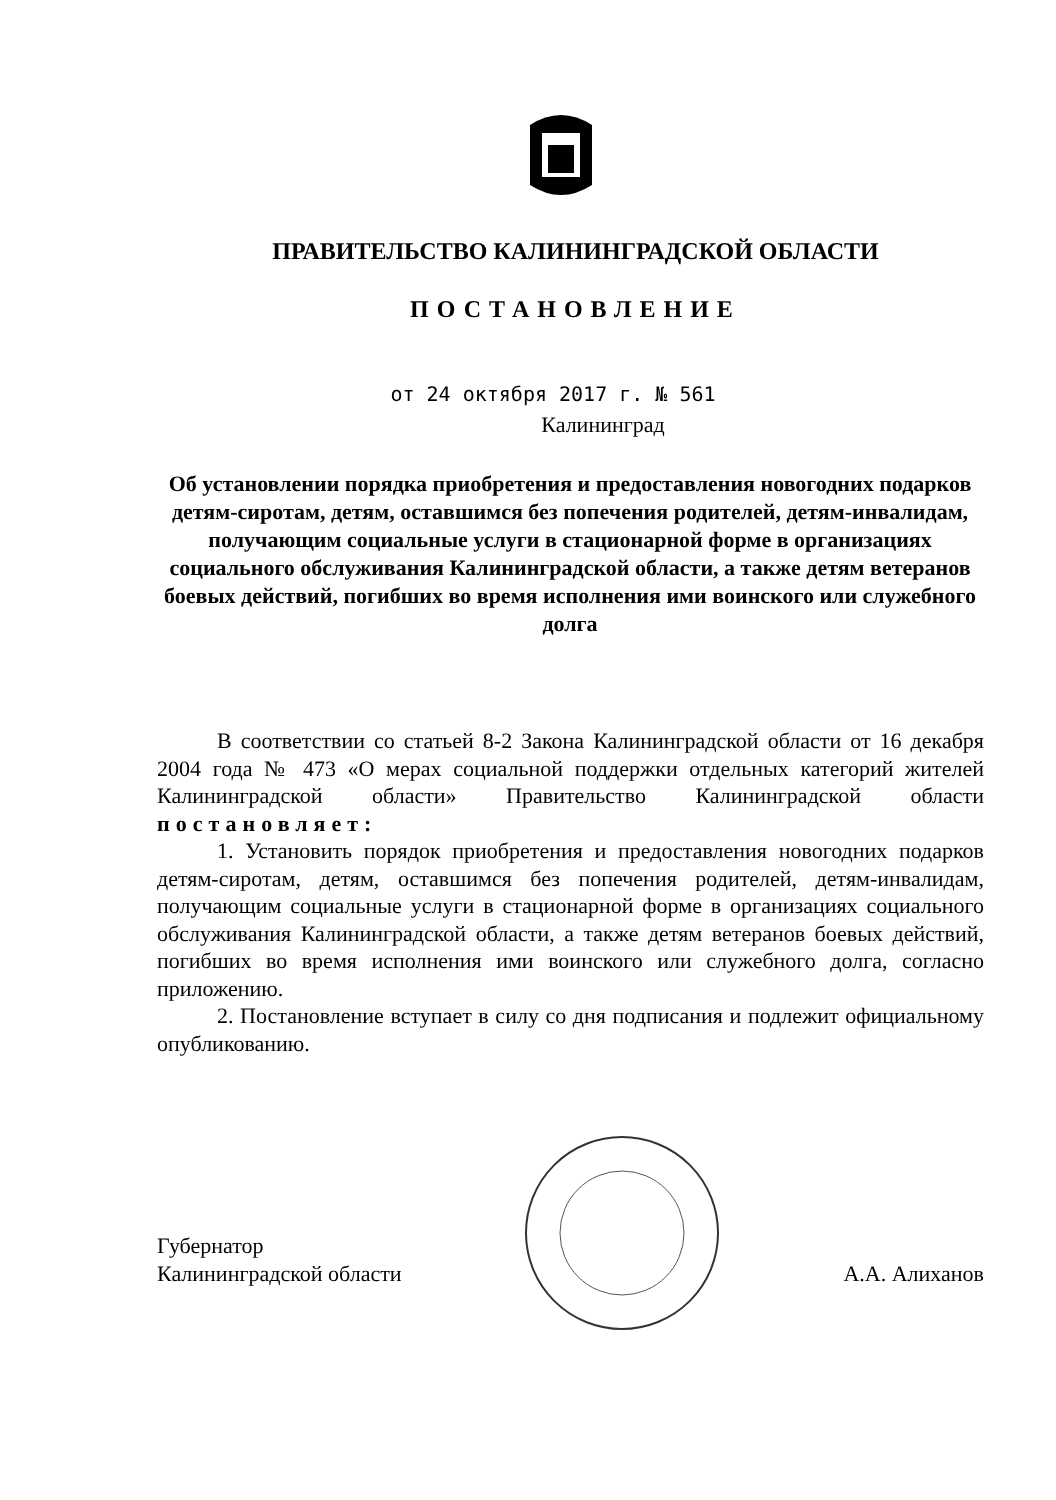ПРАВИТЕЛЬСТВО КАЛИНИНГРАДСКОЙ ОБЛАСТИ
ПОСТАНОВЛЕНИЕ
от 24 октября 2017 г. № 561
Калининград
Об установлении порядка приобретения и предоставления новогодних подарков детям-сиротам, детям, оставшимся без попечения родителей, детям-инвалидам, получающим социальные услуги в стационарной форме в организациях социального обслуживания Калининградской области, а также детям ветеранов боевых действий, погибших во время исполнения ими воинского или служебного долга
В соответствии со статьей 8-2 Закона Калининградской области от 16 декабря 2004 года № 473 «О мерах социальной поддержки отдельных категорий жителей Калининградской области» Правительство Калининградской области постановляет:
1. Установить порядок приобретения и предоставления новогодних подарков детям-сиротам, детям, оставшимся без попечения родителей, детям-инвалидам, получающим социальные услуги в стационарной форме в организациях социального обслуживания Калининградской области, а также детям ветеранов боевых действий, погибших во время исполнения ими воинского или служебного долга, согласно приложению.
2. Постановление вступает в силу со дня подписания и подлежит официальному опубликованию.
Губернатор
Калининградской области
А.А. Алиханов